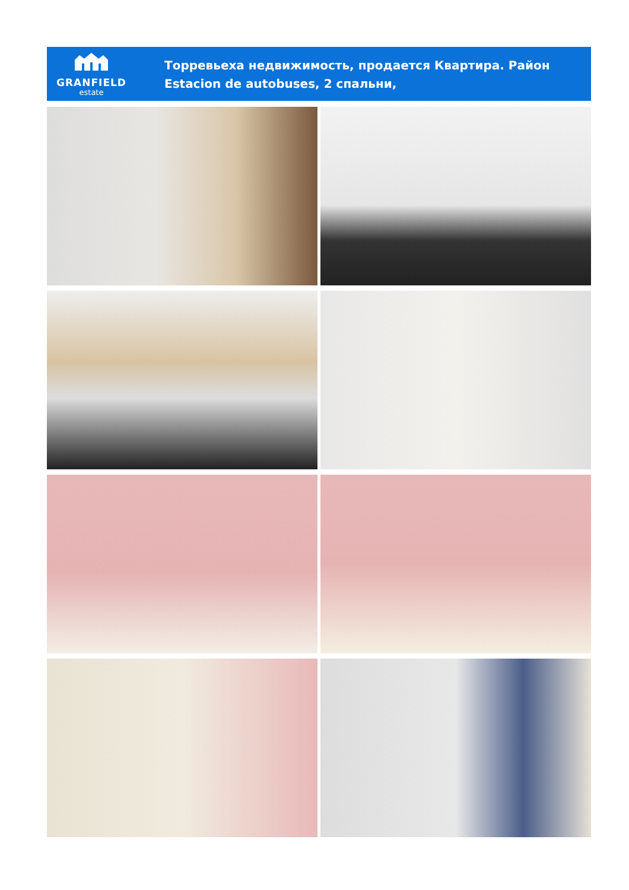GRANFIELD
estate
Торревьеха недвижимость, продается Квартира. Район Estacion de autobuses, 2 спальни,